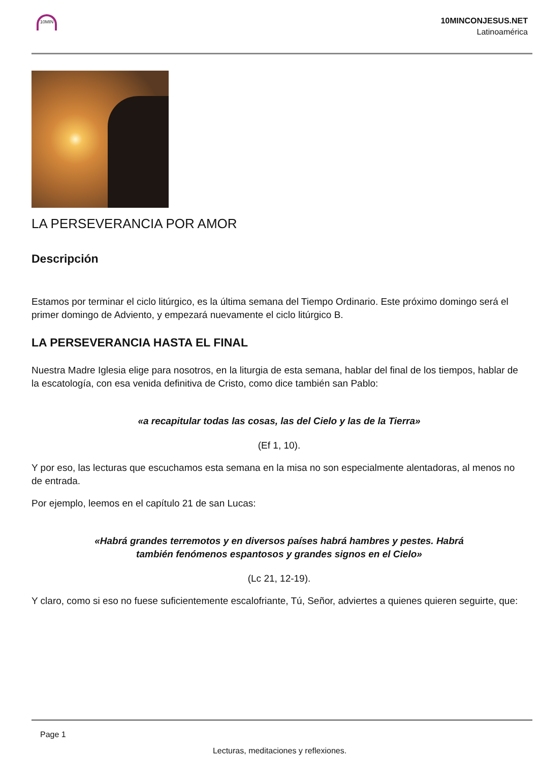10MIN
10MINCONJESUS.NET
Latinoamérica
LA PERSEVERANCIA POR AMOR
Descripción
Estamos por terminar el ciclo litúrgico, es la última semana del Tiempo Ordinario. Este próximo domingo será el primer domingo de Adviento, y empezará nuevamente el ciclo litúrgico B.
LA PERSEVERANCIA HASTA EL FINAL
Nuestra Madre Iglesia elige para nosotros, en la liturgia de esta semana, hablar del final de los tiempos, hablar de la escatología, con esa venida definitiva de Cristo, como dice también san Pablo:
«a recapitular todas las cosas, las del Cielo y las de la Tierra»
(Ef 1, 10).
Y por eso, las lecturas que escuchamos esta semana en la misa no son especialmente alentadoras, al menos no de entrada.
Por ejemplo, leemos en el capítulo 21 de san Lucas:
«Habrá grandes terremotos y en diversos países habrá hambres y pestes. Habrá también fenómenos espantosos y grandes signos en el Cielo»
(Lc 21, 12-19).
Y claro, como si eso no fuese suficientemente escalofriante, Tú, Señor, adviertes a quienes quieren seguirte, que:
Page 1
Lecturas, meditaciones y reflexiones.